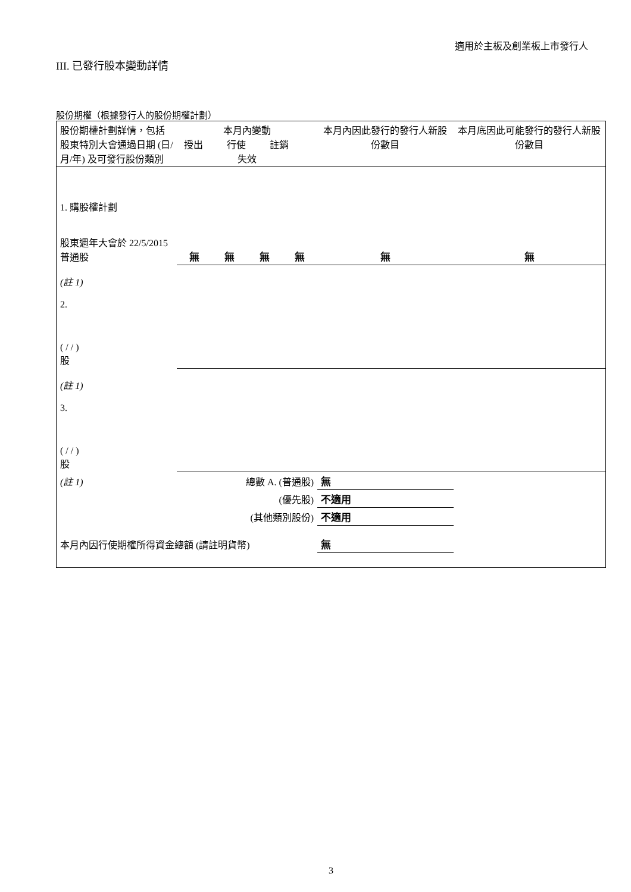適用於主板及創業板上市發行人
III. 已發行股本變動詳情
股份期權（根據發行人的股份期權計劃）
| 股份期權計劃詳情，包括股東特別大會通過日期 (日/月/年) 及可發行股份類別 | 本月內變動 授出 行使 註銷 失效 | | | | 本月內因此發行的發行人新股份數目 | 本月底因此可能發行的發行人新股份數目 |
| 1. 購股權計劃 股東週年大會於 22/5/2015 普通股 | 無 | 無 | 無 | 無 | 無 | 無 |
| (註 1) 2. ( / / ) 股 | | | | | | |
| (註 1) 3. ( / / ) 股 | | | | | | |
| (註 1) | 總數 A. (普通股) | | | | 無 | |
| | (優先股) | | | | 不適用 | |
| | (其他類別股份) | | | | 不適用 | |
| 本月內因行使期權所得資金總額 (請註明貨幣) | | | | | 無 | |
3